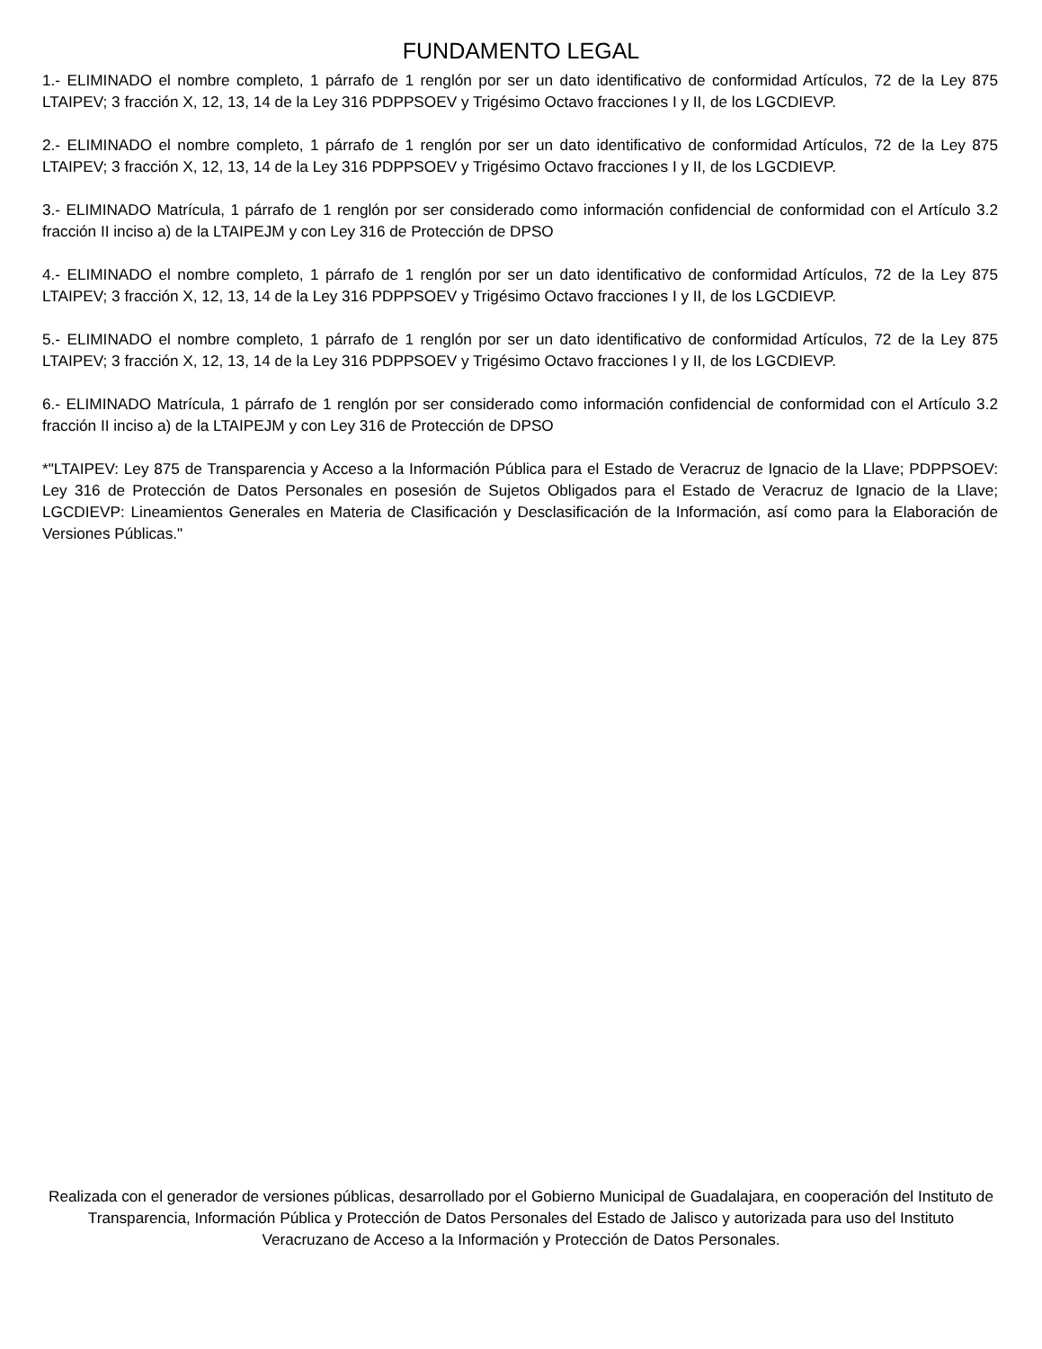FUNDAMENTO LEGAL
1.- ELIMINADO el nombre completo, 1 párrafo de 1 renglón por ser un dato identificativo de conformidad Artículos, 72 de la Ley 875 LTAIPEV; 3 fracción X, 12, 13, 14 de la Ley 316 PDPPSOEV y Trigésimo Octavo fracciones I y II, de los LGCDIEVP.
2.- ELIMINADO el nombre completo, 1 párrafo de 1 renglón por ser un dato identificativo de conformidad Artículos, 72 de la Ley 875 LTAIPEV; 3 fracción X, 12, 13, 14 de la Ley 316 PDPPSOEV y Trigésimo Octavo fracciones I y II, de los LGCDIEVP.
3.- ELIMINADO Matrícula, 1 párrafo de 1 renglón por ser considerado como información confidencial de conformidad con el Artículo 3.2 fracción II inciso a) de la LTAIPEJM y con Ley 316 de Protección de DPSO
4.- ELIMINADO el nombre completo, 1 párrafo de 1 renglón por ser un dato identificativo de conformidad Artículos, 72 de la Ley 875 LTAIPEV; 3 fracción X, 12, 13, 14 de la Ley 316 PDPPSOEV y Trigésimo Octavo fracciones I y II, de los LGCDIEVP.
5.- ELIMINADO el nombre completo, 1 párrafo de 1 renglón por ser un dato identificativo de conformidad Artículos, 72 de la Ley 875 LTAIPEV; 3 fracción X, 12, 13, 14 de la Ley 316 PDPPSOEV y Trigésimo Octavo fracciones I y II, de los LGCDIEVP.
6.- ELIMINADO Matrícula, 1 párrafo de 1 renglón por ser considerado como información confidencial de conformidad con el Artículo 3.2 fracción II inciso a) de la LTAIPEJM y con Ley 316 de Protección de DPSO
*"LTAIPEV: Ley 875 de Transparencia y Acceso a la Información Pública para el Estado de Veracruz de Ignacio de la Llave; PDPPSOEV: Ley 316 de Protección de Datos Personales en posesión de Sujetos Obligados para el Estado de Veracruz de Ignacio de la Llave; LGCDIEVP: Lineamientos Generales en Materia de Clasificación y Desclasificación de la Información, así como para la Elaboración de Versiones Públicas."
Realizada con el generador de versiones públicas, desarrollado por el Gobierno Municipal de Guadalajara, en cooperación del Instituto de Transparencia, Información Pública y Protección de Datos Personales del Estado de Jalisco y autorizada para uso del Instituto Veracruzano de Acceso a la Información y Protección de Datos Personales.